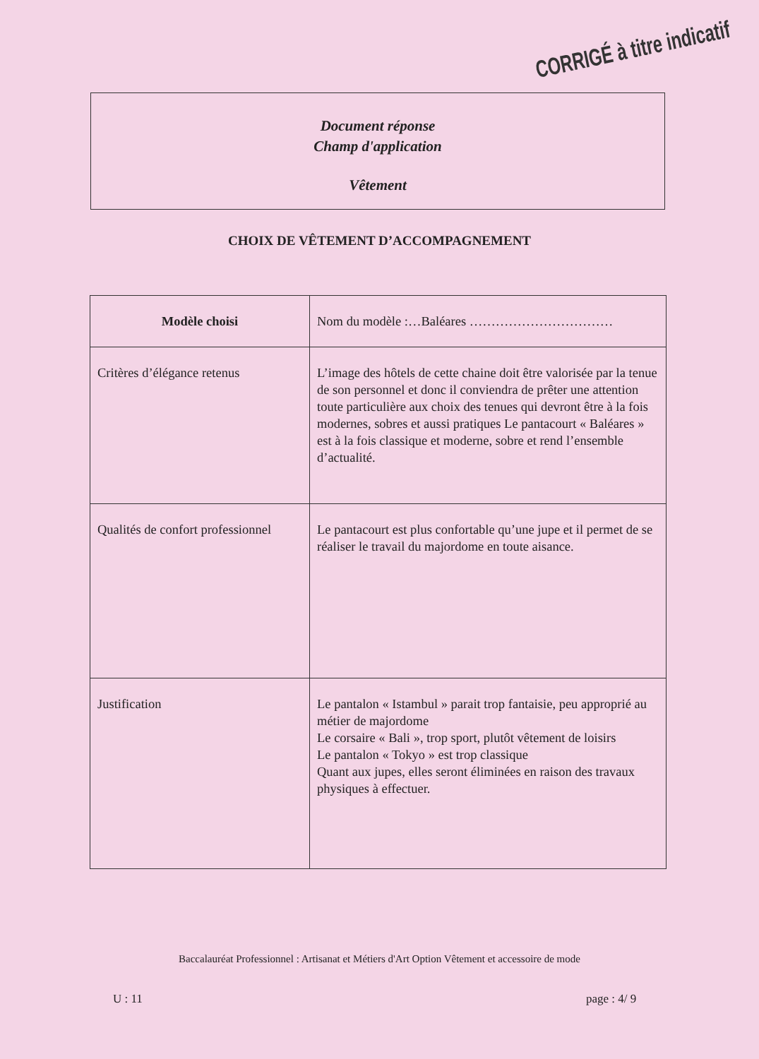Document réponse
Champ d'application
Vêtement
CORRIGÉ à titre indicatif
CHOIX DE VÊTEMENT D’ACCOMPAGNEMENT
| Modèle choisi | Nom du modèle :…Baléares …………………………… |
| Critères d’élégance retenus | L’image des hôtels de cette chaine doit être valorisée par la tenue de son personnel et donc il conviendra de prêter une attention toute particulière aux choix des tenues qui devront être à la fois modernes, sobres et aussi pratiques Le pantacourt « Baléares » est à la fois classique et moderne, sobre et rend l’ensemble d’actualité. |
| Qualités de confort professionnel | Le pantacourt est plus confortable qu’une jupe et il permet de se réaliser le travail du majordome en toute aisance. |
| Justification | Le pantalon « Istambul » parait trop fantaisie, peu approprié au métier de majordome Le corsaire « Bali », trop sport, plutôt vêtement de loisirs Le pantalon « Tokyo » est trop classique Quant aux jupes, elles seront éliminées en raison des travaux physiques à effectuer. |
Baccalauréat Professionnel : Artisanat et Métiers d'Art Option Vêtement et accessoire de mode
U : 11 page : 4/ 9